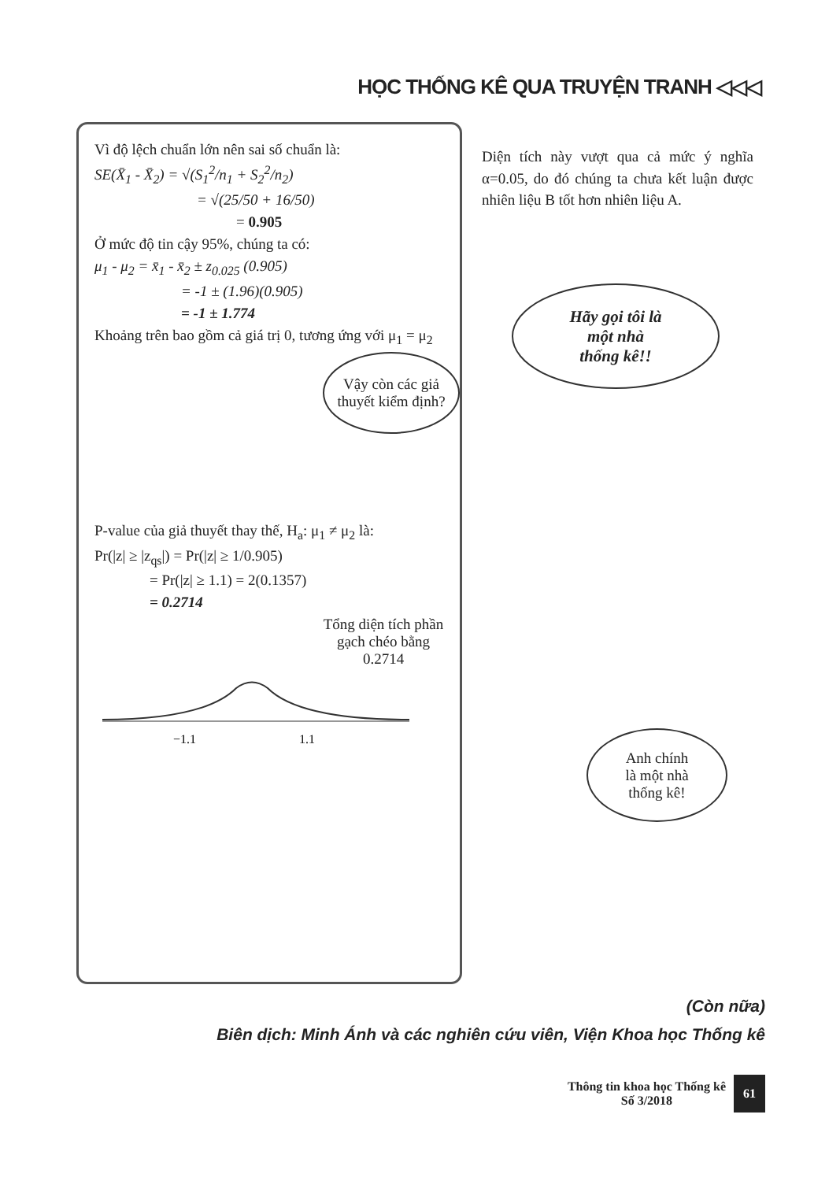HỌC THỐNG KÊ QUA TRUYỆN TRANH ◁◁◁
Vì độ lệch chuẩn lớn nên sai số chuẩn là:
SE(X̄<sub>1</sub> - X̄<sub>2</sub>) = √(S<sub>1</sub><sup>2</sup>/n<sub>1</sub> + S<sub>2</sub><sup>2</sup>/n<sub>2</sub>)
= √(25/50 + 16/50)
= 0.905
Ở mức độ tin cậy 95%, chúng ta có:
μ<sub>1</sub> - μ<sub>2</sub> = x̄<sub>1</sub> - x̄<sub>2</sub> ± z<sub>0.025</sub> (0.905)
= -1 ± (1.96)(0.905)
= -1 ± 1.774
Khoảng trên bao gồm cả giá trị 0, tương ứng với μ<sub>1</sub> = μ<sub>2</sub>
Vậy còn các giả thuyết kiểm định?
P-value của giả thuyết thay thế, H<sub>a</sub>: μ<sub>1</sub> ≠ μ<sub>2</sub> là:
Pr(|z| ≥ |z<sub>qs</sub>|) = Pr(|z| ≥ 1/0.905)
= Pr(|z| ≥ 1.1) = 2(0.1357)
= 0.2714
Tổng diện tích phần gạch chéo bằng 0.2714
−1.1
1.1
Diện tích này vượt qua cả mức ý nghĩa α=0.05, do đó chúng ta chưa kết luận được nhiên liệu B tốt hơn nhiên liệu A.
Hãy gọi tôi là
một nhà
thống kê!!
Anh chính
là một nhà
thống kê!
(Còn nữa)
Biên dịch: Minh Ánh và các nghiên cứu viên, Viện Khoa học Thống kê
Thông tin khoa học Thống kê
Số 3/2018
61